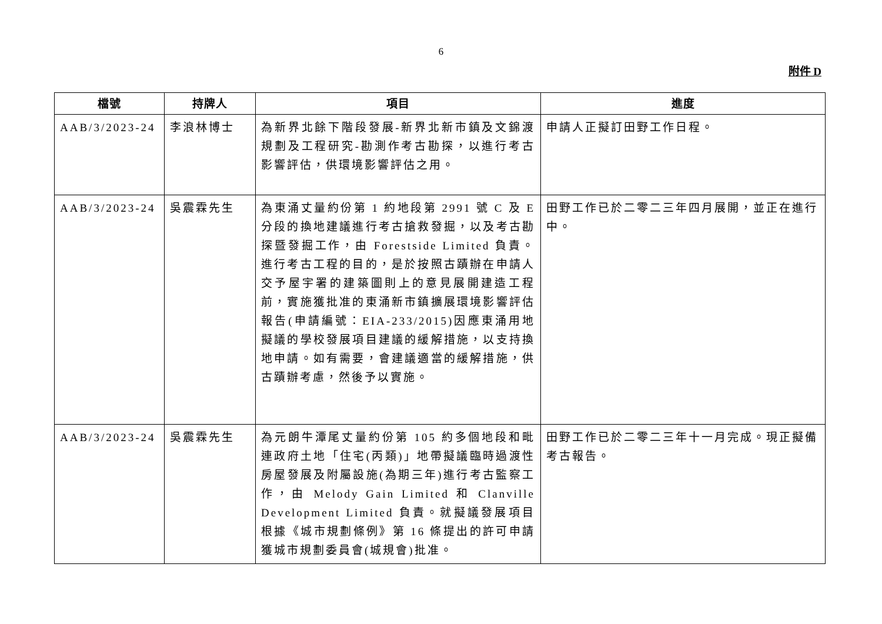6
附件 D
| 檔號 | 持牌人 | 項目 | 進度 |
| --- | --- | --- | --- |
| AAB/3/2023-24 | 李浪林博士 | 為新界北餘下階段發展-新界北新市鎮及文錦渡規劃及工程研究-勘測作考古勘探，以進行考古影響評估，供環境影響評估之用。 | 申請人正擬訂田野工作日程。 |
| AAB/3/2023-24 | 吳震霖先生 | 為東涌丈量約份第 1 約地段第 2991 號 C 及 E 分段的換地建議進行考古搶救發掘，以及考古勘探暨發掘工作，由 Forestside Limited 負責。進行考古工程的目的，是於按照古蹟辦在申請人交予屋宇署的建築圖則上的意見展開建造工程前，實施獲批准的東涌新市鎮擴展環境影響評估報告(申請編號：EIA-233/2015)因應東涌用地擬議的學校發展項目建議的緩解措施，以支持換地申請。如有需要，會建議適當的緩解措施，供古蹟辦考慮，然後予以實施。 | 田野工作已於二零二三年四月展開，並正在進行中。 |
| AAB/3/2023-24 | 吳震霖先生 | 為元朗牛潭尾丈量約份第 105 約多個地段和毗連政府土地「住宅(丙類)」地帶擬議臨時過渡性房屋發展及附屬設施(為期三年)進行考古監察工作，由 Melody Gain Limited 和 Clanville Development Limited 負責。就擬議發展項目根據《城市規劃條例》第 16 條提出的許可申請獲城市規劃委員會(城規會)批准。 | 田野工作已於二零二三年十一月完成。現正擬備考古報告。 |